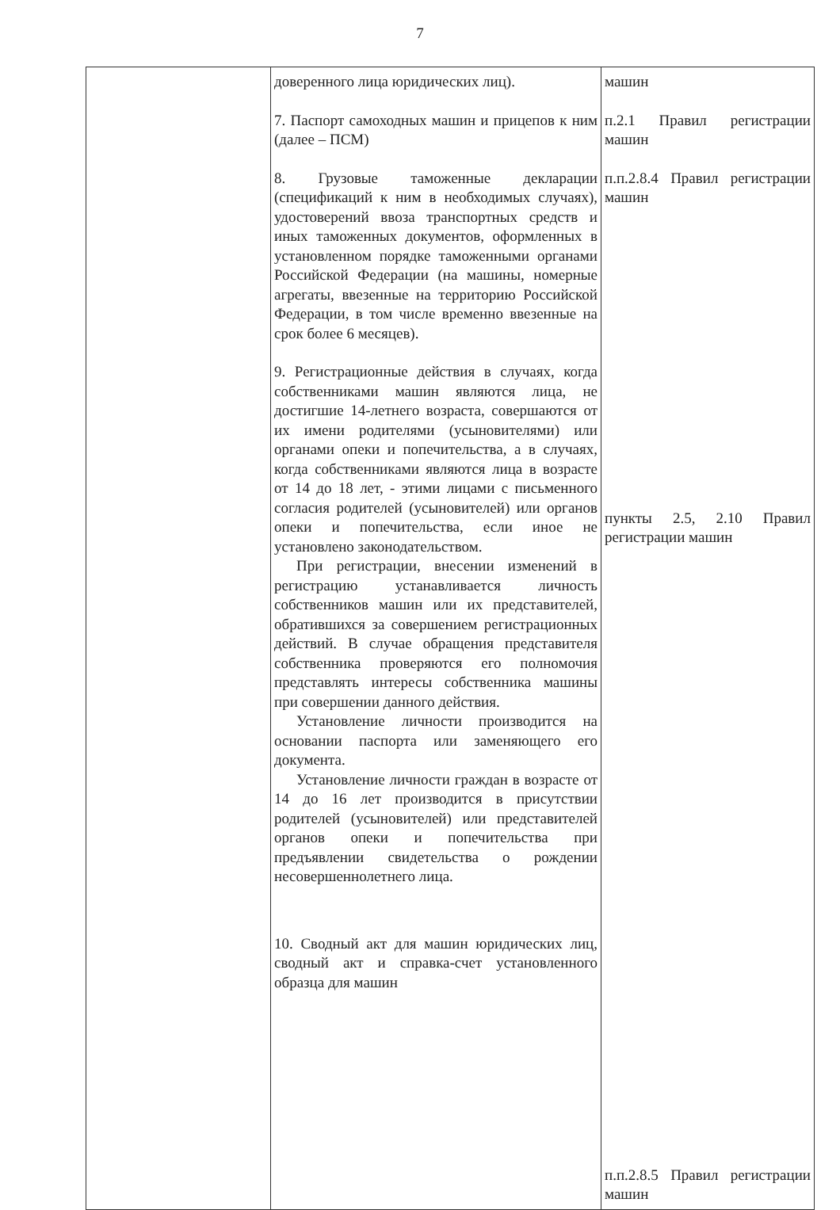7
| | доверенного лица юридических лиц). 7. Паспорт самоходных машин и прицепов к ним (далее – ПСМ) 8. Грузовые таможенные декларации (спецификаций к ним в необходимых случаях), удостоверений ввоза транспортных средств и иных таможенных документов, оформленных в установленном порядке таможенными органами Российской Федерации (на машины, номерные агрегаты, ввезенные на территорию Российской Федерации, в том числе временно ввезенные на срок более 6 месяцев). 9. Регистрационные действия в случаях, когда собственниками машин являются лица, не достигшие 14-летнего возраста, совершаются от их имени родителями (усыновителями) или органами опеки и попечительства, а в случаях, когда собственниками являются лица в возрасте от 14 до 18 лет, - этими лицами с письменного согласия родителей (усыновителей) или органов опеки и попечительства, если иное не установлено законодательством. При регистрации, внесении изменений в регистрацию устанавливается личность собственников машин или их представителей, обратившихся за совершением регистрационных действий. В случае обращения представителя собственника проверяются его полномочия представлять интересы собственника машины при совершении данного действия. Установление личности производится на основании паспорта или заменяющего его документа. Установление личности граждан в возрасте от 14 до 16 лет производится в присутствии родителей (усыновителей) или представителей органов опеки и попечительства при предъявлении свидетельства о рождении несовершеннолетнего лица. 10. Сводный акт для машин юридических лиц, сводный акт и справка-счет установленного образца для машин | машин п.2.1 Правил регистрации машин п.п.2.8.4 Правил регистрации машин пункты 2.5, 2.10 Правил регистрации машин п.п.2.8.5 Правил регистрации машин |